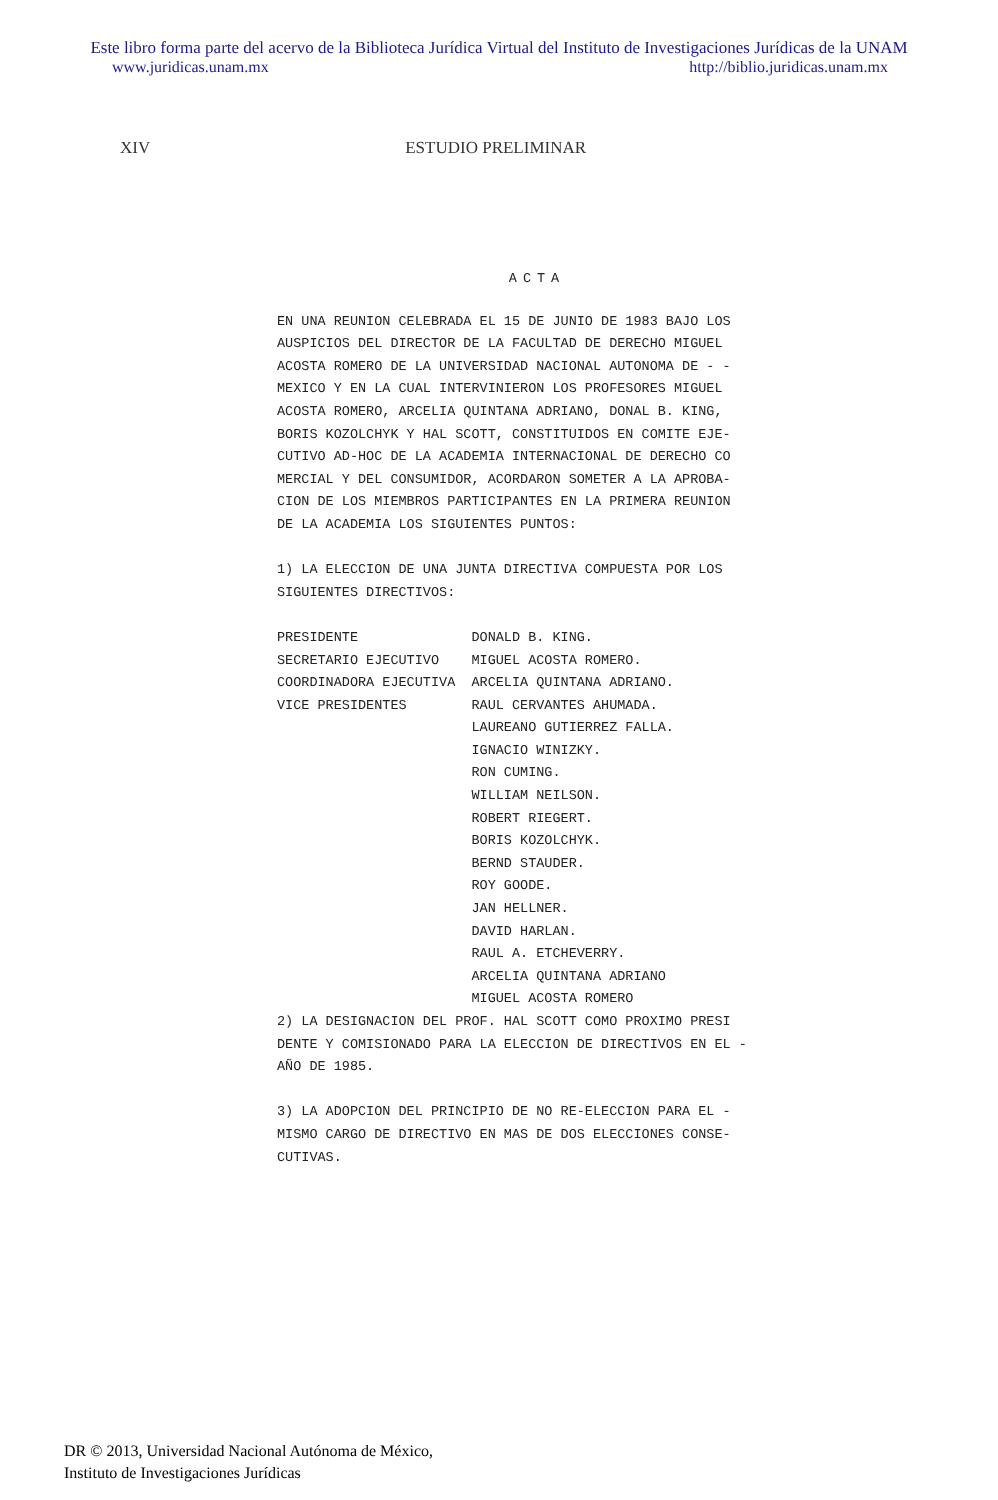Este libro forma parte del acervo de la Biblioteca Jurídica Virtual del Instituto de Investigaciones Jurídicas de la UNAM
www.juridicas.unam.mx http://biblio.juridicas.unam.mx
XIV ESTUDIO PRELIMINAR
ACTA
EN UNA REUNION CELEBRADA EL 15 DE JUNIO DE 1983 BAJO LOS AUSPICIOS DEL DIRECTOR DE LA FACULTAD DE DERECHO MIGUEL ACOSTA ROMERO DE LA UNIVERSIDAD NACIONAL AUTONOMA DE - - MEXICO Y EN LA CUAL INTERVINIERON LOS PROFESORES MIGUEL ACOSTA ROMERO, ARCELIA QUINTANA ADRIANO, DONAL B. KING, BORIS KOZOLCHYK Y HAL SCOTT, CONSTITUIDOS EN COMITE EJE- CUTIVO AD-HOC DE LA ACADEMIA INTERNACIONAL DE DERECHO CO MERCIAL Y DEL CONSUMIDOR, ACORDARON SOMETER A LA APROBA- CION DE LOS MIEMBROS PARTICIPANTES EN LA PRIMERA REUNION DE LA ACADEMIA LOS SIGUIENTES PUNTOS: 1) LA ELECCION DE UNA JUNTA DIRECTIVA COMPUESTA POR LOS SIGUIENTES DIRECTIVOS: PRESIDENTE DONALD B. KING. SECRETARIO EJECUTIVO MIGUEL ACOSTA ROMERO. COORDINADORA EJECUTIVA ARCELIA QUINTANA ADRIANO. VICE PRESIDENTES RAUL CERVANTES AHUMADA. LAUREANO GUTIERREZ FALLA. IGNACIO WINIZKY. RON CUMING. WILLIAM NEILSON. ROBERT RIEGERT. BORIS KOZOLCHYK. BERND STAUDER. ROY GOODE. JAN HELLNER. DAVID HARLAN. RAUL A. ETCHEVERRY. ARCELIA QUINTANA ADRIANO MIGUEL ACOSTA ROMERO 2) LA DESIGNACION DEL PROF. HAL SCOTT COMO PROXIMO PRESI DENTE Y COMISIONADO PARA LA ELECCION DE DIRECTIVOS EN EL - AÑO DE 1985. 3) LA ADOPCION DEL PRINCIPIO DE NO RE-ELECCION PARA EL - MISMO CARGO DE DIRECTIVO EN MAS DE DOS ELECCIONES CONSE- CUTIVAS.
DR © 2013, Universidad Nacional Autónoma de México,
Instituto de Investigaciones Jurídicas